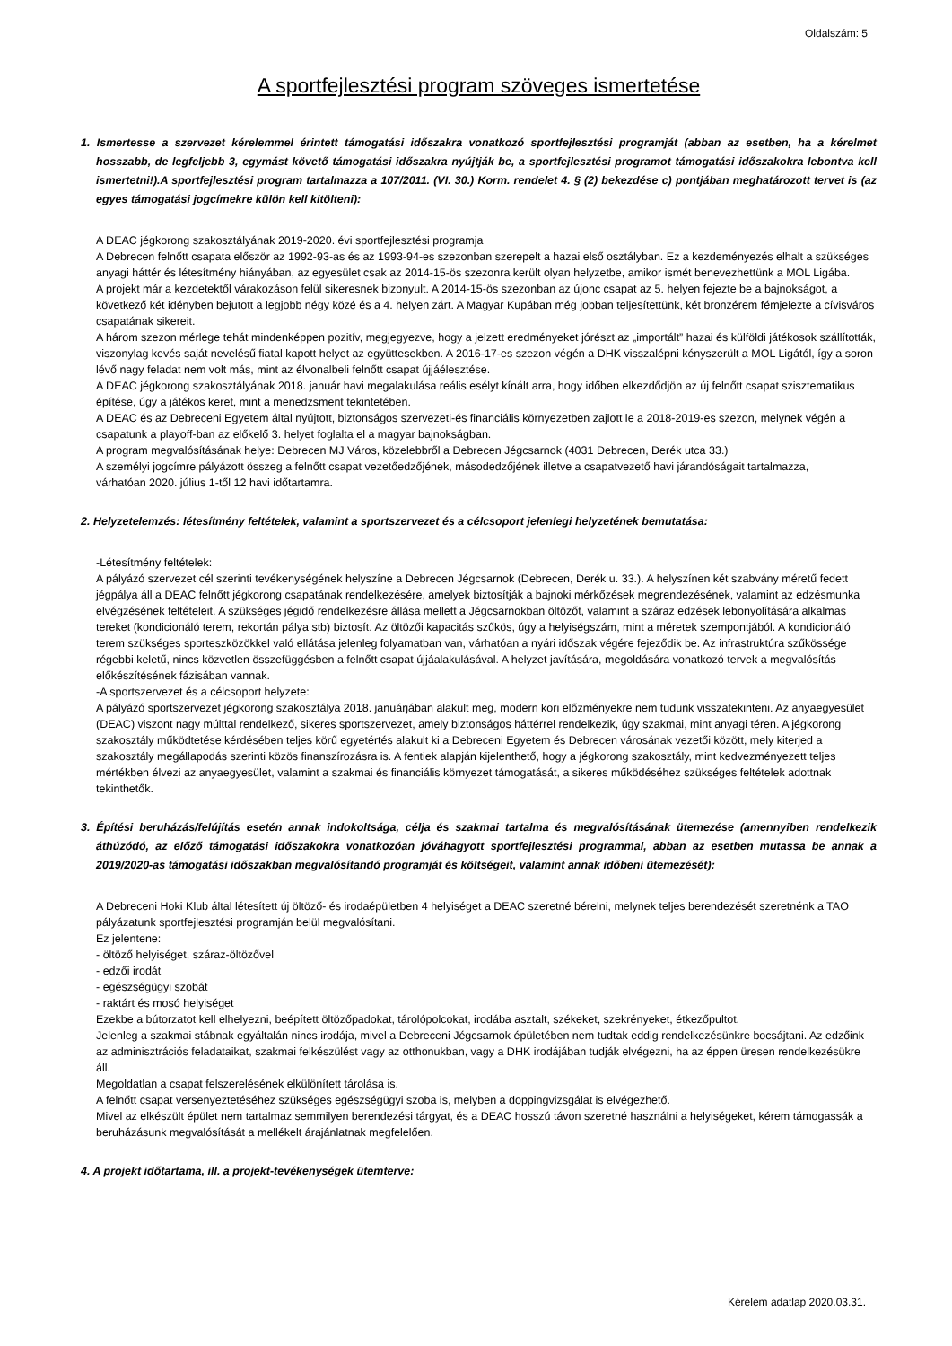Oldalszám: 5
A sportfejlesztési program szöveges ismertetése
1. Ismertesse a szervezet kérelemmel érintett támogatási időszakra vonatkozó sportfejlesztési programját (abban az esetben, ha a kérelmet hosszabb, de legfeljebb 3, egymást követő támogatási időszakra nyújtják be, a sportfejlesztési programot támogatási időszakokra lebontva kell ismertetni!).A sportfejlesztési program tartalmazza a 107/2011. (VI. 30.) Korm. rendelet 4. § (2) bekezdése c) pontjában meghatározott tervet is (az egyes támogatási jogcímekre külön kell kitölteni):
A DEAC jégkorong szakosztályának 2019-2020. évi sportfejlesztési programja
A Debrecen felnőtt csapata először az 1992-93-as és az 1993-94-es szezonban szerepelt a hazai első osztályban. Ez a kezdeményezés elhalt a szükséges anyagi háttér és létesítmény hiányában, az egyesület csak az 2014-15-ös szezonra került olyan helyzetbe, amikor ismét benevezhettünk a MOL Ligába.
A projekt már a kezdetektől várakozáson felül sikeresnek bizonyult. A 2014-15-ös szezonban az újonc csapat az 5. helyen fejezte be a bajnokságot, a következő két idényben bejutott a legjobb négy közé és a 4. helyen zárt. A Magyar Kupában még jobban teljesítettünk, két bronzérem fémjelezte a cívisváros csapatának sikereit.
A három szezon mérlege tehát mindenképpen pozitív, megjegyezve, hogy a jelzett eredményeket jórészt az „importált” hazai és külföldi játékosok szállították, viszonylag kevés saját nevelésű fiatal kapott helyet az együttesekben. A 2016-17-es szezon végén a DHK visszalépni kényszerült a MOL Ligától, így a soron lévő nagy feladat nem volt más, mint az élvonalbeli felnőtt csapat újjáélesztése.
A DEAC jégkorong szakosztályának 2018. január havi megalakulása reális esélyt kínált arra, hogy időben elkezdődjön az új felnőtt csapat szisztematikus építése, úgy a játékos keret, mint a menedzsment tekintetében.
A DEAC és az Debreceni Egyetem által nyújtott, biztonságos szervezeti-és financiális környezetben zajlott le a 2018-2019-es szezon, melynek végén a csapatunk a playoff-ban az előkelő 3. helyet foglalta el a magyar bajnokságban.
A program megvalósításának helye: Debrecen MJ Város, közelebbről a Debrecen Jégcsarnok (4031 Debrecen, Derék utca 33.)
A személyi jogcímre pályázott összeg a felnőtt csapat vezetőedzőjének, másodedzőjének illetve a csapatvezető havi járandóságait tartalmazza,
várhatóan 2020. július 1-től 12 havi időtartamra.
2. Helyzetelemzés: létesítmény feltételek, valamint a sportszervezet és a célcsoport jelenlegi helyzetének bemutatása:
-Létesítmény feltételek:
A pályázó szervezet cél szerinti tevékenységének helyszíne a Debrecen Jégcsarnok (Debrecen, Derék u. 33.). A helyszínen két szabvány méretű fedett jégpálya áll a DEAC felnőtt jégkorong csapatának rendelkezésére, amelyek biztosítják a bajnoki mérkőzések megrendezésének, valamint az edzésmunka elvégzésének feltételeit. A szükséges jégidő rendelkezésre állása mellett a Jégcsarnokban öltözőt, valamint a száraz edzések lebonyolítására alkalmas tereket (kondicionáló terem, rekortán pálya stb) biztosít. Az öltözői kapacitás szűkös, úgy a helyiségszám, mint a méretek szempontjából. A kondicionáló terem szükséges sporteszközökkel való ellátása jelenleg folyamatban van, várhatóan a nyári időszak végére fejeződik be. Az infrastruktúra szűkössége régebbi keletű, nincs közvetlen összefüggésben a felnőtt csapat újjáalakulásával. A helyzet javítására, megoldására vonatkozó tervek a megvalósítás előkészítésének fázisában vannak.
-A sportszervezet és a célcsoport helyzete:
A pályázó sportszervezet jégkorong szakosztálya 2018. januárjában alakult meg, modern kori előzményekre nem tudunk visszatekinteni. Az anyaegyesület (DEAC) viszont nagy múlttal rendelkező, sikeres sportszervezet, amely biztonságos háttérrel rendelkezik, úgy szakmai, mint anyagi téren. A jégkorong szakosztály működtetése kérdésében teljes körű egyetértés alakult ki a Debreceni Egyetem és Debrecen városának vezetői között, mely kiterjed a szakosztály megállapodás szerinti közös finanszírozásra is. A fentiek alapján kijelenthető, hogy a jégkorong szakosztály, mint kedvezményezett teljes mértékben élvezi az anyaegyesület, valamint a szakmai és financiális környezet támogatását, a sikeres működéséhez szükséges feltételek adottnak tekinthetők.
3. Építési beruházás/felújítás esetén annak indokoltsága, célja és szakmai tartalma és megvalósításának ütemezése (amennyiben rendelkezik áthúzódó, az előző támogatási időszakokra vonatkozóan jóváhagyott sportfejlesztési programmal, abban az esetben mutassa be annak a 2019/2020-as támogatási időszakban megvalósítandó programját és költségeit, valamint annak időbeni ütemezését):
A Debreceni Hoki Klub által létesített új öltöző- és irodaépületben 4 helyiséget a DEAC szeretné bérelni, melynek teljes berendezését szeretnénk a TAO pályázatunk sportfejlesztési programján belül megvalósítani.
Ez jelentene:
- öltöző helyiséget, száraz-öltözővel
- edzői irodát
- egészségügyi szobát
- raktárt és mosó helyiséget
Ezekbe a bútorzatot kell elhelyezni, beépített öltözőpadokat, tárolópolcokat, irodába asztalt, székeket, szekrényeket, étkezőpultot.
Jelenleg a szakmai stábnak egyáltalán nincs irodája, mivel a Debreceni Jégcsarnok épületében nem tudtak eddig rendelkezésünkre bocsájtani. Az edzőink az adminisztrációs feladataikat, szakmai felkészülést vagy az otthonukban, vagy a DHK irodájában tudják elvégezni, ha az éppen üresen rendelkezésükre áll.
Megoldatlan a csapat felszerelésének elkülönített tárolása is.
A felnőtt csapat versenyeztetéséhez szükséges egészségügyi szoba is, melyben a doppingvizsgálat is elvégezhető.
Mivel az elkészült épület nem tartalmaz semmilyen berendezési tárgyat, és a DEAC hosszú távon szeretné használni a helyiségeket, kérem támogassák a beruházásunk megvalósítását a mellékelt árajánlatnak megfelelően.
4. A projekt időtartama, ill. a projekt-tevékenységek ütemterve:
Kérelem adatlap 2020.03.31.